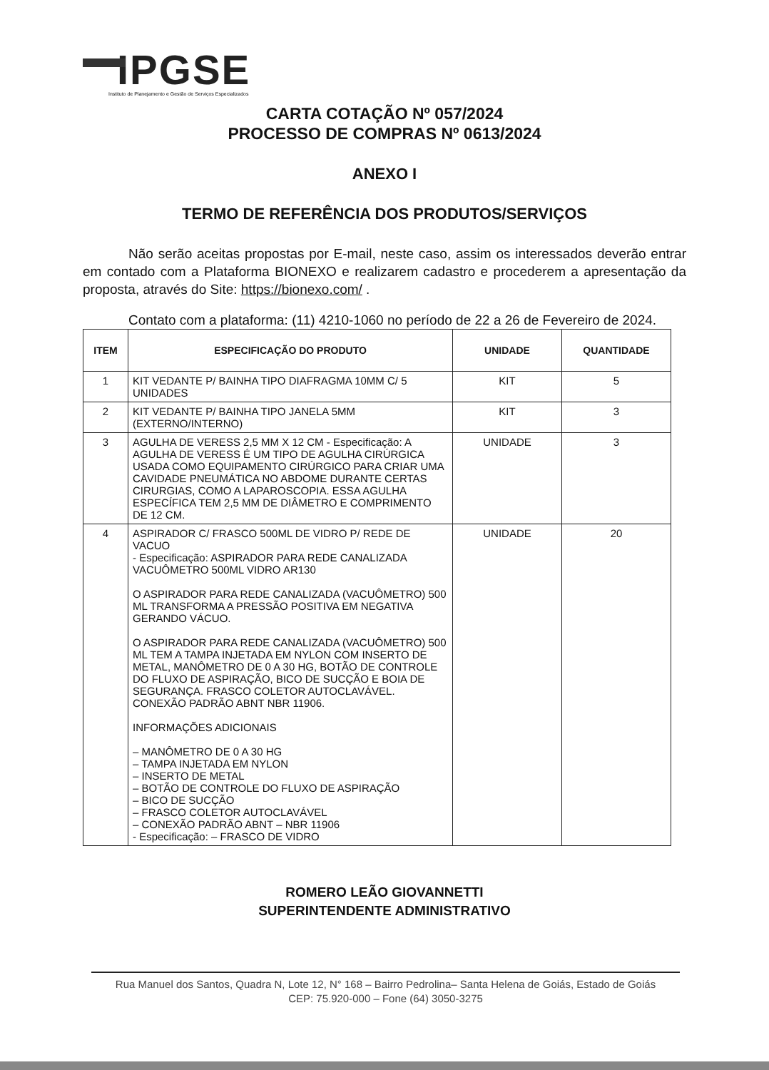IPGSE
Instituto de Planejamento e Gestão de Serviços Especializados
CARTA COTAÇÃO Nº 057/2024
PROCESSO DE COMPRAS Nº 0613/2024
ANEXO I
TERMO DE REFERÊNCIA DOS PRODUTOS/SERVIÇOS
Não serão aceitas propostas por E-mail, neste caso, assim os interessados deverão entrar em contado com a Plataforma BIONEXO e realizarem cadastro e procederem a apresentação da proposta, através do Site: https://bionexo.com/ .
Contato com a plataforma: (11) 4210-1060 no período de 22 a 26 de Fevereiro de 2024.
| ITEM | ESPECIFICAÇÃO DO PRODUTO | UNIDADE | QUANTIDADE |
| --- | --- | --- | --- |
| 1 | KIT VEDANTE P/ BAINHA TIPO DIAFRAGMA 10MM C/ 5 UNIDADES | KIT | 5 |
| 2 | KIT VEDANTE P/ BAINHA TIPO JANELA 5MM (EXTERNO/INTERNO) | KIT | 3 |
| 3 | AGULHA DE VERESS 2,5 MM X 12 CM - Especificação: A AGULHA DE VERESS É UM TIPO DE AGULHA CIRÚRGICA USADA COMO EQUIPAMENTO CIRÚRGICO PARA CRIAR UMA CAVIDADE PNEUMÁTICA NO ABDOME DURANTE CERTAS CIRURGIAS, COMO A LAPAROSCOPIA. ESSA AGULHA ESPECÍFICA TEM 2,5 MM DE DIÂMETRO E COMPRIMENTO DE 12 CM. | UNIDADE | 3 |
| 4 | ASPIRADOR C/ FRASCO 500ML DE VIDRO P/ REDE DE VACUO - Especificação: ASPIRADOR PARA REDE CANALIZADA VACUÔMETRO 500ML VIDRO AR130 O ASPIRADOR PARA REDE CANALIZADA (VACUÔMETRO) 500 ML TRANSFORMA A PRESSÃO POSITIVA EM NEGATIVA GERANDO VÁCUO. O ASPIRADOR PARA REDE CANALIZADA (VACUÔMETRO) 500 ML TEM A TAMPA INJETADA EM NYLON COM INSERTO DE METAL, MANÔMETRO DE 0 A 30 HG, BOTÃO DE CONTROLE DO FLUXO DE ASPIRAÇÃO, BICO DE SUCÇÃO E BOIA DE SEGURANÇA. FRASCO COLETOR AUTOCLAVÁVEL. CONEXÃO PADRÃO ABNT NBR 11906. INFORMAÇÕES ADICIONAIS – MANÔMETRO DE 0 A 30 HG – TAMPA INJETADA EM NYLON – INSERTO DE METAL – BOTÃO DE CONTROLE DO FLUXO DE ASPIRAÇÃO – BICO DE SUCÇÃO – FRASCO COLETOR AUTOCLAVÁVEL – CONEXÃO PADRÃO ABNT – NBR 11906 - Especificação: – FRASCO DE VIDRO | UNIDADE | 20 |
ROMERO LEÃO GIOVANNETTI
SUPERINTENDENTE ADMINISTRATIVO
Rua Manuel dos Santos, Quadra N, Lote 12, N° 168 – Bairro Pedrolina– Santa Helena de Goiás, Estado de Goiás
CEP: 75.920-000 – Fone (64) 3050-3275